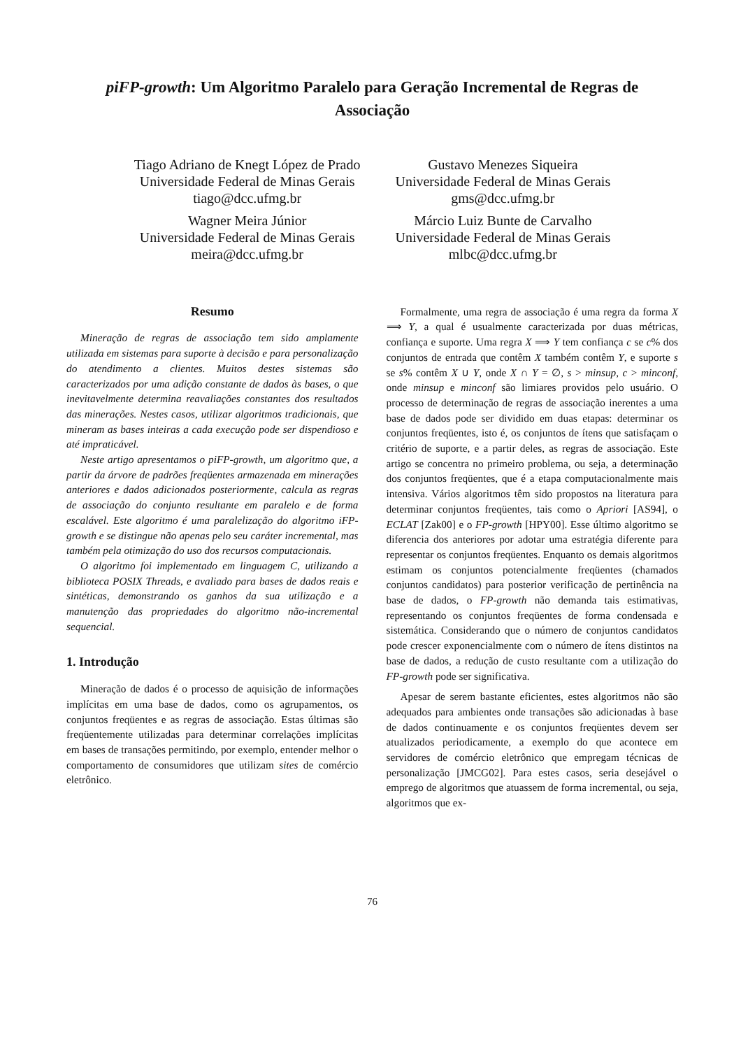piFP-growth: Um Algoritmo Paralelo para Geração Incremental de Regras de
Associação
Tiago Adriano de Knegt López de Prado
Universidade Federal de Minas Gerais
tiago@dcc.ufmg.br
Wagner Meira Júnior
Universidade Federal de Minas Gerais
meira@dcc.ufmg.br
Gustavo Menezes Siqueira
Universidade Federal de Minas Gerais
gms@dcc.ufmg.br
Márcio Luiz Bunte de Carvalho
Universidade Federal de Minas Gerais
mlbc@dcc.ufmg.br
Resumo
Mineração de regras de associação tem sido amplamente utilizada em sistemas para suporte à decisão e para personalização do atendimento a clientes. Muitos destes sistemas são caracterizados por uma adição constante de dados às bases, o que inevitavelmente determina reavaliações constantes dos resultados das minerações. Nestes casos, utilizar algoritmos tradicionais, que mineram as bases inteiras a cada execução pode ser dispendioso e até impraticável.
Neste artigo apresentamos o piFP-growth, um algoritmo que, a partir da árvore de padrões freqüentes armazenada em minerações anteriores e dados adicionados posteriormente, calcula as regras de associação do conjunto resultante em paralelo e de forma escalável. Este algoritmo é uma paralelização do algoritmo iFP-growth e se distingue não apenas pelo seu caráter incremental, mas também pela otimização do uso dos recursos computacionais.
O algoritmo foi implementado em linguagem C, utilizando a biblioteca POSIX Threads, e avaliado para bases de dados reais e sintéticas, demonstrando os ganhos da sua utilização e a manutenção das propriedades do algoritmo não-incremental sequencial.
1. Introdução
Mineração de dados é o processo de aquisição de informações implícitas em uma base de dados, como os agrupamentos, os conjuntos freqüentes e as regras de associação. Estas últimas são freqüentemente utilizadas para determinar correlações implícitas em bases de transações permitindo, por exemplo, entender melhor o comportamento de consumidores que utilizam sites de comércio eletrônico.
Formalmente, uma regra de associação é uma regra da forma X ⟹ Y, a qual é usualmente caracterizada por duas métricas, confiança e suporte. Uma regra X ⟹ Y tem confiança c se c% dos conjuntos de entrada que contêm X também contêm Y, e suporte s se s% contêm X ∪ Y, onde X ∩ Y = ∅, s > minsup, c > minconf, onde minsup e minconf são limiares providos pelo usuário. O processo de determinação de regras de associação inerentes a uma base de dados pode ser dividido em duas etapas: determinar os conjuntos freqüentes, isto é, os conjuntos de ítens que satisfaçam o critério de suporte, e a partir deles, as regras de associação. Este artigo se concentra no primeiro problema, ou seja, a determinação dos conjuntos freqüentes, que é a etapa computacionalmente mais intensiva. Vários algoritmos têm sido propostos na literatura para determinar conjuntos freqüentes, tais como o Apriori [AS94], o ECLAT [Zak00] e o FP-growth [HPY00]. Esse último algoritmo se diferencia dos anteriores por adotar uma estratégia diferente para representar os conjuntos freqüentes. Enquanto os demais algoritmos estimam os conjuntos potencialmente freqüentes (chamados conjuntos candidatos) para posterior verificação de pertinência na base de dados, o FP-growth não demanda tais estimativas, representando os conjuntos freqüentes de forma condensada e sistemática. Considerando que o número de conjuntos candidatos pode crescer exponencialmente com o número de ítens distintos na base de dados, a redução de custo resultante com a utilização do FP-growth pode ser significativa.
Apesar de serem bastante eficientes, estes algoritmos não são adequados para ambientes onde transações são adicionadas à base de dados continuamente e os conjuntos freqüentes devem ser atualizados periodicamente, a exemplo do que acontece em servidores de comércio eletrônico que empregam técnicas de personalização [JMCG02]. Para estes casos, seria desejável o emprego de algoritmos que atuassem de forma incremental, ou seja, algoritmos que ex-
76